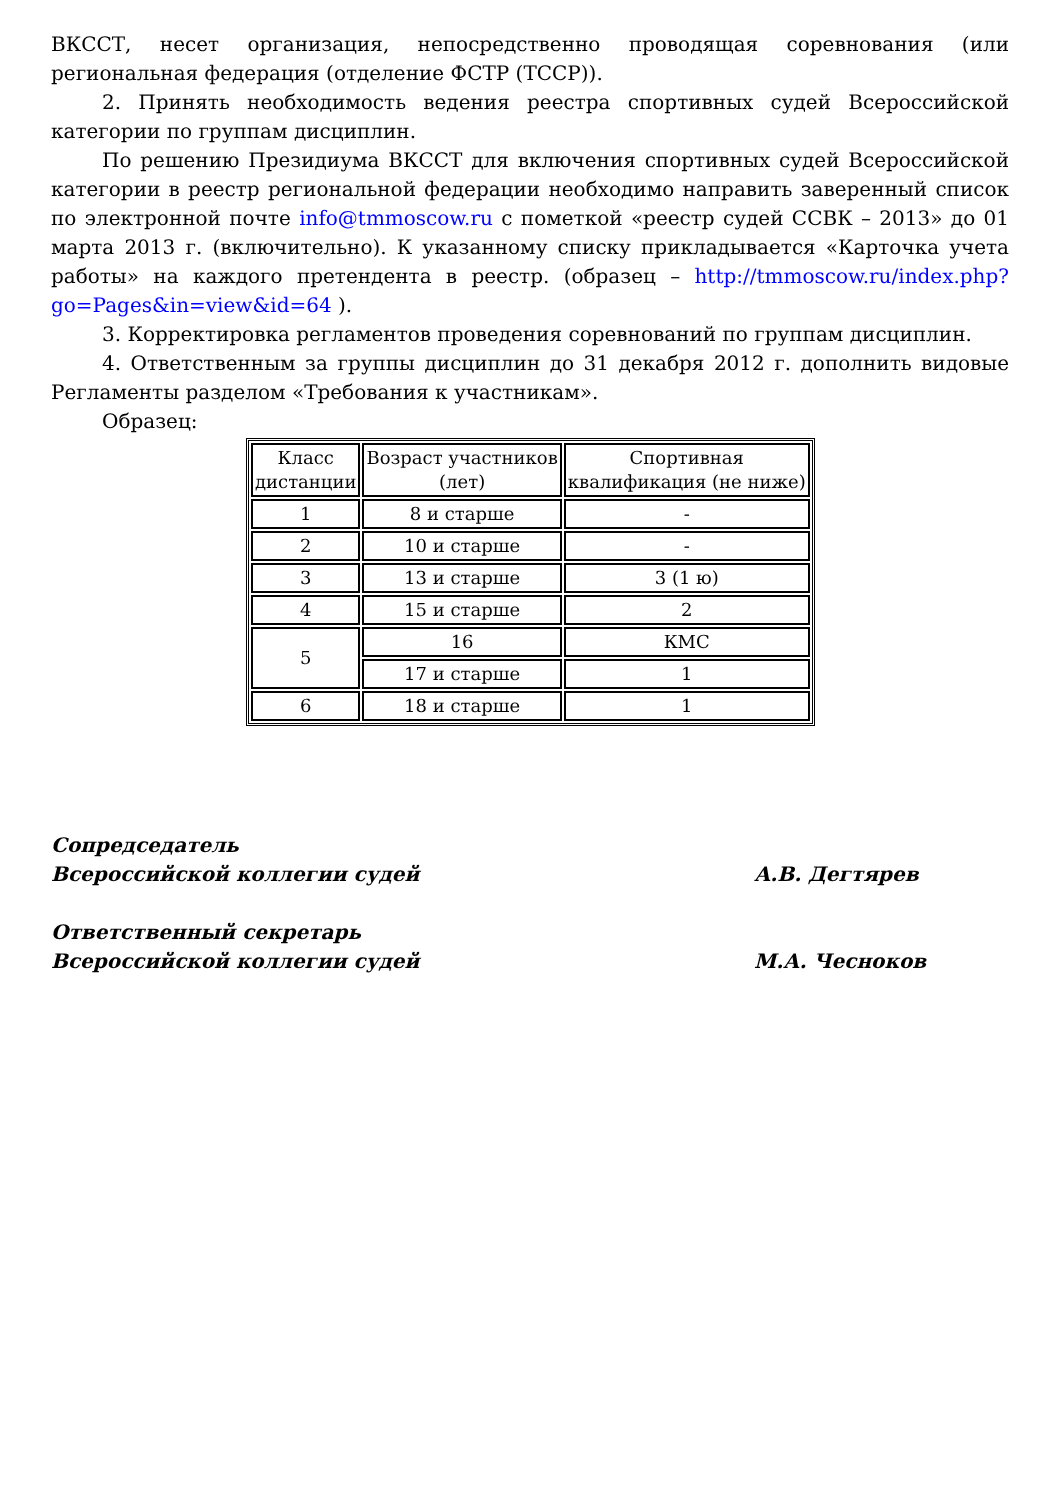ВКССТ, несет организация, непосредственно проводящая соревнования (или региональная федерация (отделение ФСТР (ТССР)).
2. Принять необходимость ведения реестра спортивных судей Всероссийской категории по группам дисциплин.
По решению Президиума ВКССТ для включения спортивных судей Всероссийской категории в реестр региональной федерации необходимо направить заверенный список по электронной почте info@tmmoscow.ru с пометкой «реестр судей ССВК – 2013» до 01 марта 2013 г. (включительно). К указанному списку прикладывается «Карточка учета работы» на каждого претендента в реестр. (образец – http://tmmoscow.ru/index.php?go=Pages&in=view&id=64 ).
3. Корректировка регламентов проведения соревнований по группам дисциплин.
4. Ответственным за группы дисциплин до 31 декабря 2012 г. дополнить видовые Регламенты разделом «Требования к участникам».
Образец:
| Класс дистанции | Возраст участников (лет) | Спортивная квалификация (не ниже) |
| 1 | 8 и старше | - |
| 2 | 10 и старше | - |
| 3 | 13 и старше | 3 (1 ю) |
| 4 | 15 и старше | 2 |
| 5 | 16 | КМС |
| | 17 и старше | 1 |
| 6 | 18 и старше | 1 |
Сопредседатель
Всероссийской коллегии судей
А.В. Дегтярев
Ответственный секретарь
Всероссийской коллегии судей
М.А. Чесноков